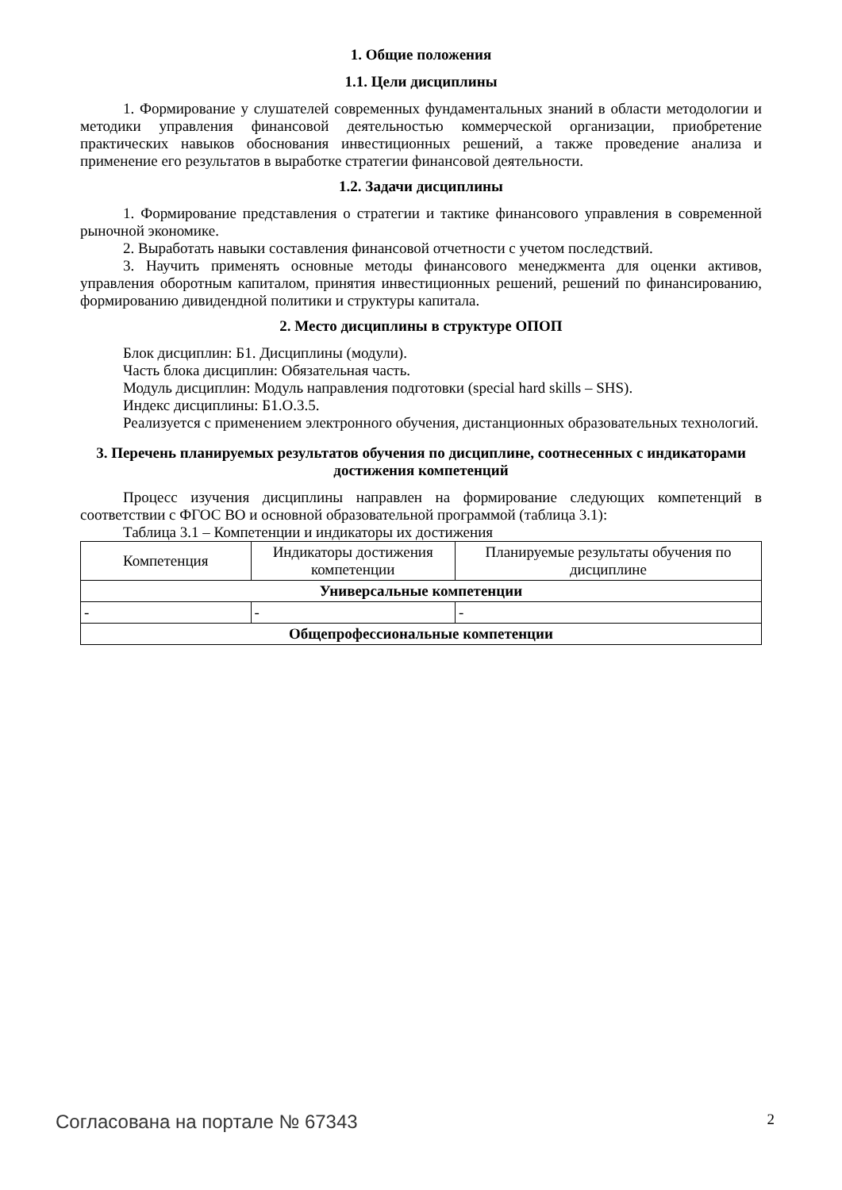1. Общие положения
1.1. Цели дисциплины
1. Формирование у слушателей современных фундаментальных знаний в области методологии и методики управления финансовой деятельностью коммерческой организации, приобретение практических навыков обоснования инвестиционных решений, а также проведение анализа и применение его результатов в выработке стратегии финансовой деятельности.
1.2. Задачи дисциплины
1. Формирование представления о стратегии и тактике финансового управления в современной рыночной экономике.
2. Выработать навыки составления финансовой отчетности с учетом последствий.
3. Научить применять основные методы финансового менеджмента для оценки активов, управления оборотным капиталом, принятия инвестиционных решений, решений по финансированию, формированию дивидендной политики и структуры капитала.
2. Место дисциплины в структуре ОПОП
Блок дисциплин: Б1. Дисциплины (модули).
Часть блока дисциплин: Обязательная часть.
Модуль дисциплин: Модуль направления подготовки (special hard skills – SHS).
Индекс дисциплины: Б1.О.3.5.
Реализуется с применением электронного обучения, дистанционных образовательных технологий.
3. Перечень планируемых результатов обучения по дисциплине, соотнесенных с индикаторами достижения компетенций
Процесс изучения дисциплины направлен на формирование следующих компетенций в соответствии с ФГОС ВО и основной образовательной программой (таблица 3.1):
Таблица 3.1 – Компетенции и индикаторы их достижения
| Компетенция | Индикаторы достижения компетенции | Планируемые результаты обучения по дисциплине |
| --- | --- | --- |
| Универсальные компетенции | | |
| - | - | - |
| Общепрофессиональные компетенции | | |
Согласована на портале № 67343 2